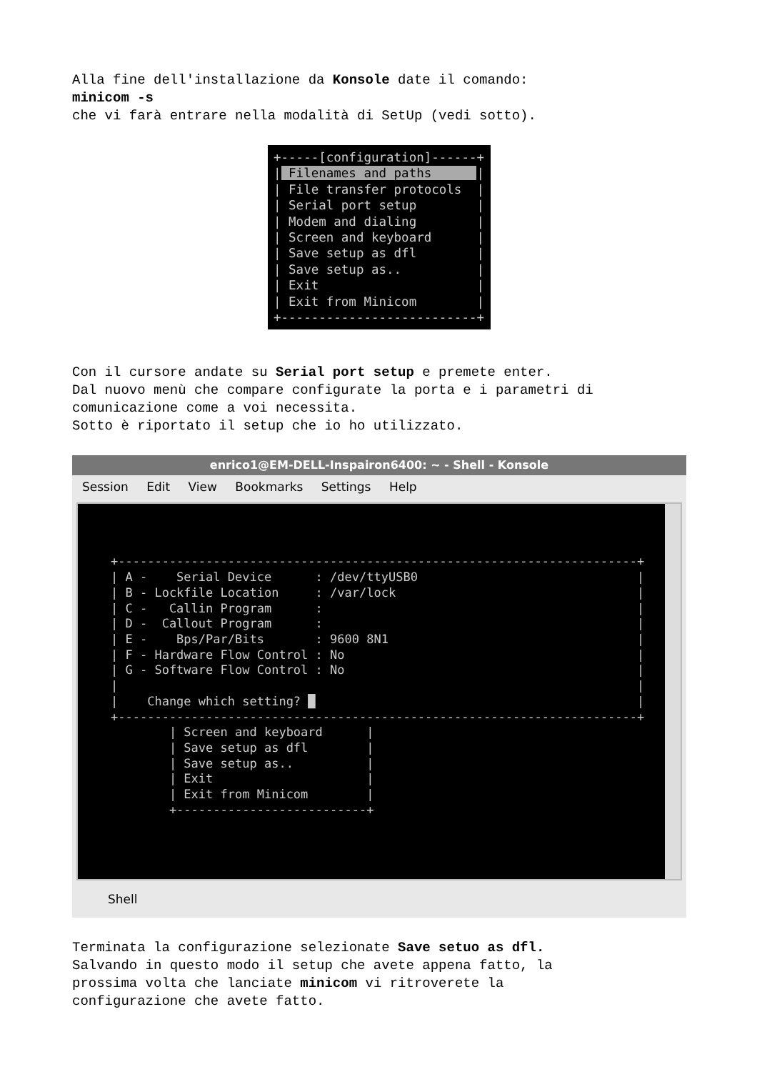Alla fine dell'installazione da Konsole date il comando:
minicom -s
che vi farà entrare nella modalità di SetUp (vedi sotto).
+-----[configuration]------+
| Filenames and paths      |
| File transfer protocols  |
| Serial port setup        |
| Modem and dialing        |
| Screen and keyboard      |
| Save setup as dfl        |
| Save setup as..          |
| Exit                     |
| Exit from Minicom        |
+--------------------------+
Con il cursore andate su Serial port setup e premete enter.
Dal nuovo menù che compare configurate la porta e i parametri di
comunicazione come a voi necessita.
Sotto è riportato il setup che io ho utilizzato.
enrico1@EM-DELL-Inspairon6400: ~ - Shell - Konsole
Session Edit View Bookmarks Settings Help
+-----------------------------------------------------------------------+
| A -    Serial Device      : /dev/ttyUSB0                              |
| B - Lockfile Location     : /var/lock                                 |
| C -   Callin Program      :                                           |
| D -  Callout Program      :                                           |
| E -    Bps/Par/Bits       : 9600 8N1                                  |
| F - Hardware Flow Control : No                                        |
| G - Software Flow Control : No                                        |
|                                                                       |
|    Change which setting? █                                            |
+-----------------------------------------------------------------------+
        | Screen and keyboard      |
        | Save setup as dfl        |
        | Save setup as..          |
        | Exit                     |
        | Exit from Minicom        |
        +--------------------------+
Shell
Terminata la configurazione selezionate Save setuo as dfl.
Salvando in questo modo il setup che avete appena fatto, la
prossima volta che lanciate minicom vi ritroverete la
configurazione che avete fatto.